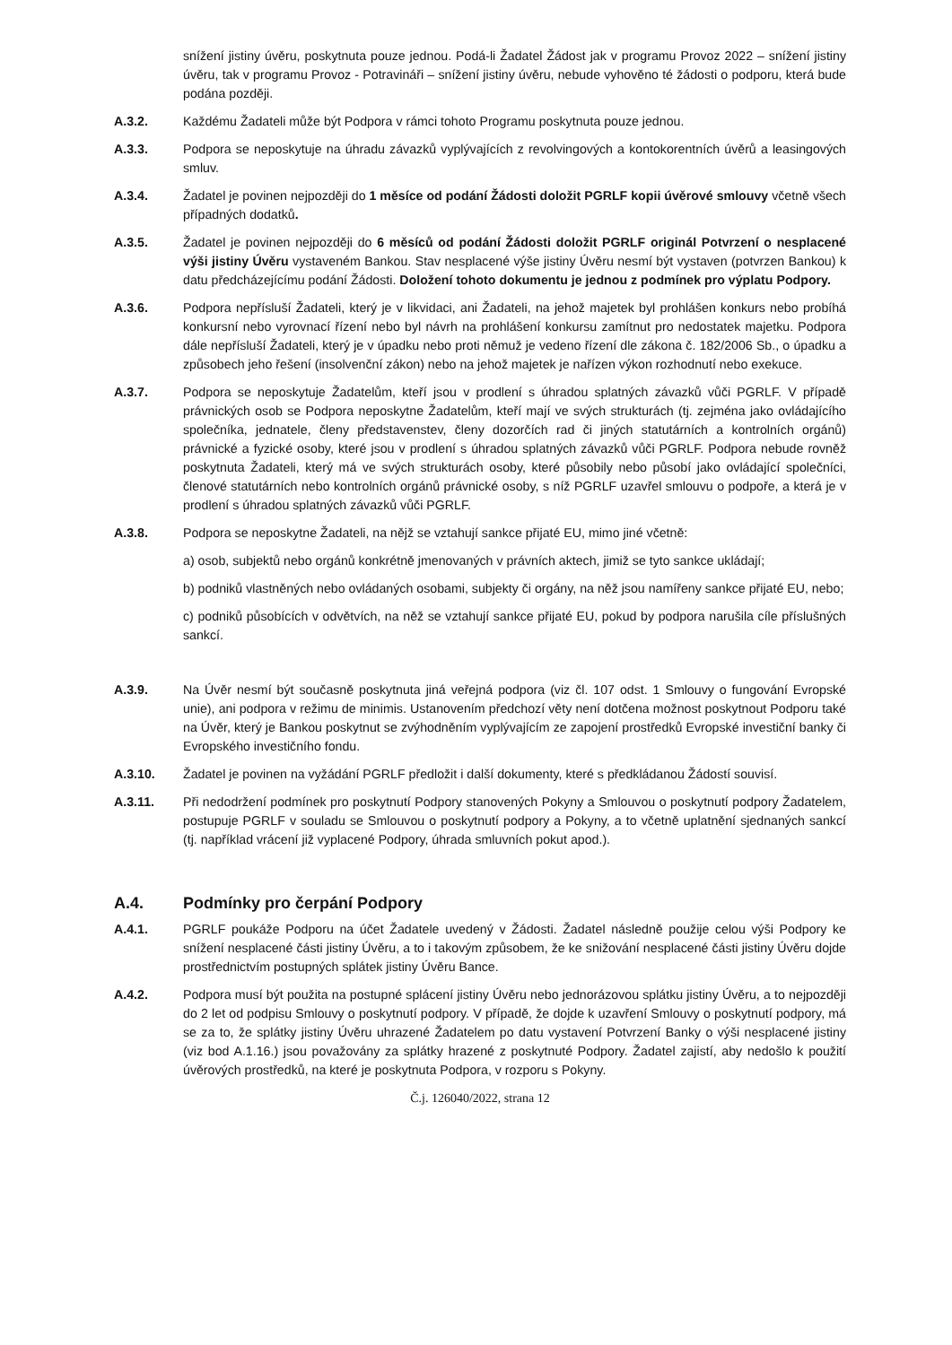snížení jistiny úvěru, poskytnuta pouze jednou. Podá-li Žadatel Žádost jak v programu Provoz 2022 – snížení jistiny úvěru, tak v programu Provoz - Potravináři – snížení jistiny úvěru, nebude vyhověno té žádosti o podporu, která bude podána později.
A.3.2. Každému Žadateli může být Podpora v rámci tohoto Programu poskytnuta pouze jednou.
A.3.3. Podpora se neposkytuje na úhradu závazků vyplývajících z revolvingových a kontokorentních úvěrů a leasingových smluv.
A.3.4. Žadatel je povinen nejpozději do 1 měsíce od podání Žádosti doložit PGRLF kopii úvěrové smlouvy včetně všech případných dodatků.
A.3.5. Žadatel je povinen nejpozději do 6 měsíců od podání Žádosti doložit PGRLF originál Potvrzení o nesplacené výši jistiny Úvěru vystaveném Bankou. Stav nesplacené výše jistiny Úvěru nesmí být vystaven (potvrzen Bankou) k datu předcházejícímu podání Žádosti. Doložení tohoto dokumentu je jednou z podmínek pro výplatu Podpory.
A.3.6. Podpora nepřísluší Žadateli, který je v likvidaci, ani Žadateli, na jehož majetek byl prohlášen konkurs nebo probíhá konkursní nebo vyrovnací řízení nebo byl návrh na prohlášení konkursu zamítnut pro nedostatek majetku. Podpora dále nepřísluší Žadateli, který je v úpadku nebo proti němuž je vedeno řízení dle zákona č. 182/2006 Sb., o úpadku a způsobech jeho řešení (insolvenční zákon) nebo na jehož majetek je nařízen výkon rozhodnutí nebo exekuce.
A.3.7. Podpora se neposkytuje Žadatelům, kteří jsou v prodlení s úhradou splatných závazků vůči PGRLF. V případě právnických osob se Podpora neposkytne Žadatelům, kteří mají ve svých strukturách (tj. zejména jako ovládajícího společníka, jednatele, členy představenstev, členy dozorčích rad či jiných statutárních a kontrolních orgánů) právnické a fyzické osoby, které jsou v prodlení s úhradou splatných závazků vůči PGRLF. Podpora nebude rovněž poskytnuta Žadateli, který má ve svých strukturách osoby, které působily nebo působí jako ovládající společníci, členové statutárních nebo kontrolních orgánů právnické osoby, s níž PGRLF uzavřel smlouvu o podpoře, a která je v prodlení s úhradou splatných závazků vůči PGRLF.
A.3.8. Podpora se neposkytne Žadateli, na nějž se vztahují sankce přijaté EU, mimo jiné včetně:
a) osob, subjektů nebo orgánů konkrétně jmenovaných v právních aktech, jimiž se tyto sankce ukládají;
b) podniků vlastněných nebo ovládaných osobami, subjekty či orgány, na něž jsou namířeny sankce přijaté EU, nebo;
c) podniků působících v odvětvích, na něž se vztahují sankce přijaté EU, pokud by podpora narušila cíle příslušných sankcí.
A.3.9. Na Úvěr nesmí být současně poskytnuta jiná veřejná podpora (viz čl. 107 odst. 1 Smlouvy o fungování Evropské unie), ani podpora v režimu de minimis. Ustanovením předchozí věty není dotčena možnost poskytnout Podporu také na Úvěr, který je Bankou poskytnut se zvýhodněním vyplývajícím ze zapojení prostředků Evropské investiční banky či Evropského investičního fondu.
A.3.10. Žadatel je povinen na vyžádání PGRLF předložit i další dokumenty, které s předkládanou Žádostí souvisí.
A.3.11. Při nedodržení podmínek pro poskytnutí Podpory stanovených Pokyny a Smlouvou o poskytnutí podpory Žadatelem, postupuje PGRLF v souladu se Smlouvou o poskytnutí podpory a Pokyny, a to včetně uplatnění sjednaných sankcí (tj. například vrácení již vyplacené Podpory, úhrada smluvních pokut apod.).
A.4. Podmínky pro čerpání Podpory
A.4.1. PGRLF poukáže Podporu na účet Žadatele uvedený v Žádosti. Žadatel následně použije celou výši Podpory ke snížení nesplacené části jistiny Úvěru, a to i takovým způsobem, že ke snižování nesplacené části jistiny Úvěru dojde prostřednictvím postupných splátek jistiny Úvěru Bance.
A.4.2. Podpora musí být použita na postupné splácení jistiny Úvěru nebo jednorázovou splátku jistiny Úvěru, a to nejpozději do 2 let od podpisu Smlouvy o poskytnutí podpory. V případě, že dojde k uzavření Smlouvy o poskytnutí podpory, má se za to, že splátky jistiny Úvěru uhrazené Žadatelem po datu vystavení Potvrzení Banky o výši nesplacené jistiny (viz bod A.1.16.) jsou považovány za splátky hrazené z poskytnuté Podpory. Žadatel zajistí, aby nedošlo k použití úvěrových prostředků, na které je poskytnuta Podpora, v rozporu s Pokyny.
Č.j. 126040/2022, strana 12